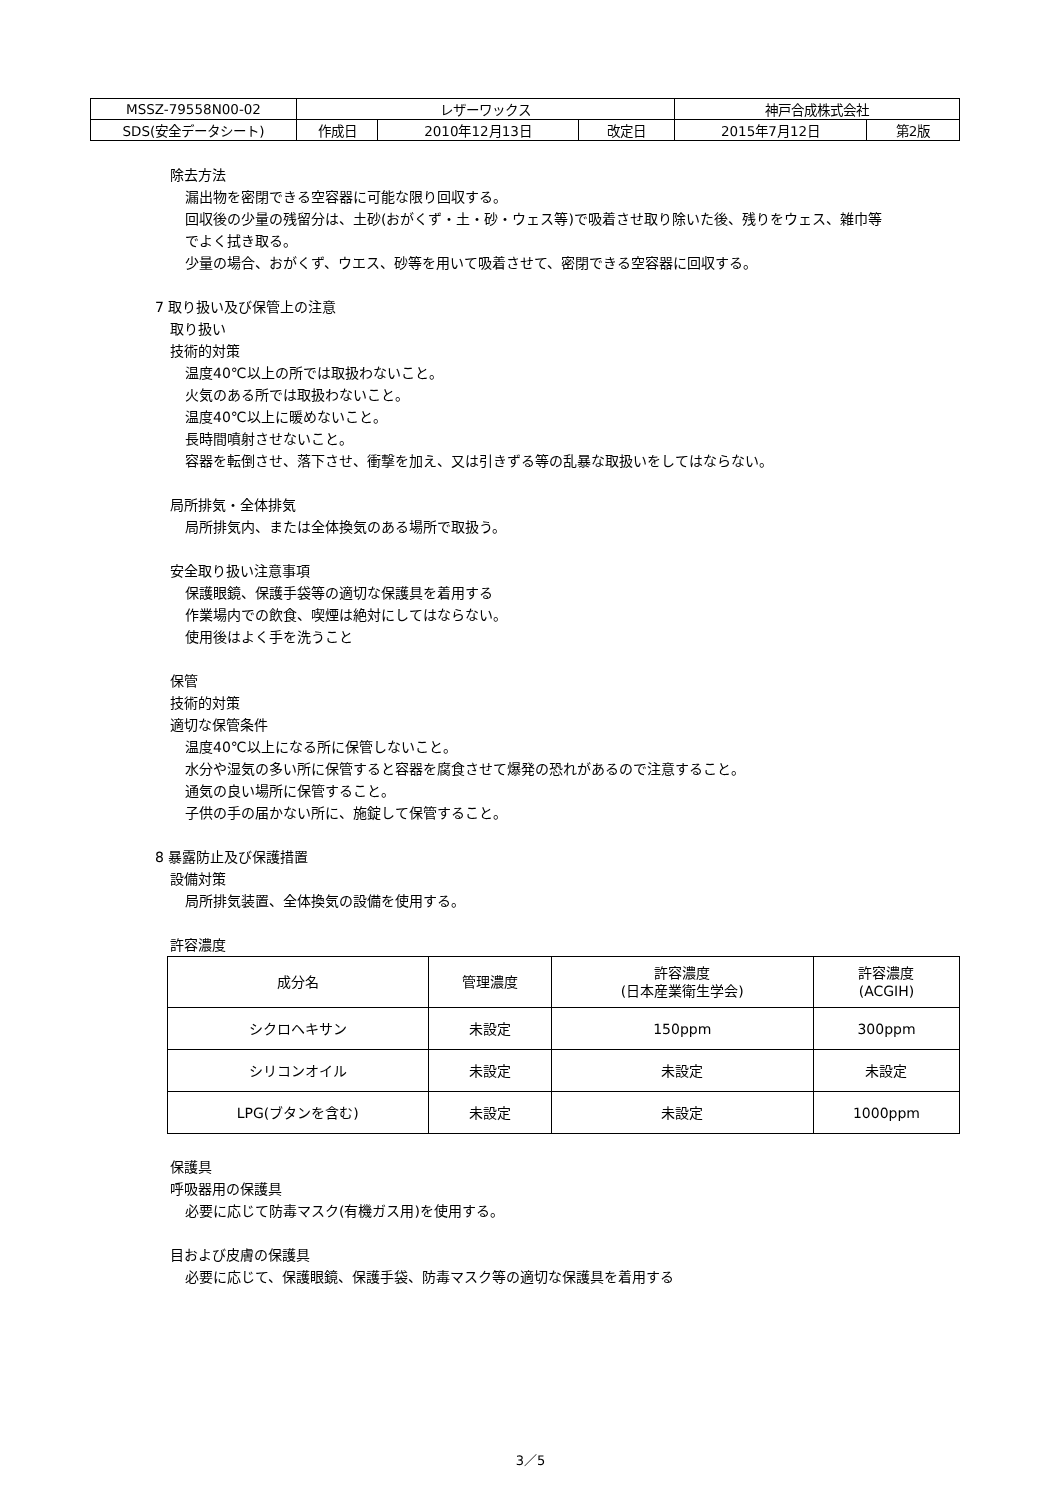| MSSZ-79558N00-02 | レザーワックス | | | 神戸合成株式会社 | |
| SDS(安全データシート) | 作成日 | 2010年12月13日 | 改定日 | 2015年7月12日 | 第2版 |
除去方法
漏出物を密閉できる空容器に可能な限り回収する。
回収後の少量の残留分は、土砂(おがくず・土・砂・ウェス等)で吸着させ取り除いた後、残りをウェス、雑巾等
でよく拭き取る。
少量の場合、おがくず、ウエス、砂等を用いて吸着させて、密閉できる空容器に回収する。
7 取り扱い及び保管上の注意
取り扱い
技術的対策
温度40℃以上の所では取扱わないこと。
火気のある所では取扱わないこと。
温度40℃以上に暖めないこと。
長時間噴射させないこと。
容器を転倒させ、落下させ、衝撃を加え、又は引きずる等の乱暴な取扱いをしてはならない。
局所排気・全体排気
局所排気内、または全体換気のある場所で取扱う。
安全取り扱い注意事項
保護眼鏡、保護手袋等の適切な保護具を着用する
作業場内での飲食、喫煙は絶対にしてはならない。
使用後はよく手を洗うこと
保管
技術的対策
適切な保管条件
温度40℃以上になる所に保管しないこと。
水分や湿気の多い所に保管すると容器を腐食させて爆発の恐れがあるので注意すること。
通気の良い場所に保管すること。
子供の手の届かない所に、施錠して保管すること。
8 暴露防止及び保護措置
設備対策
局所排気装置、全体換気の設備を使用する。
許容濃度
| 成分名 | 管理濃度 | 許容濃度 (日本産業衛生学会) | 許容濃度 (ACGIH) |
| --- | --- | --- | --- |
| シクロヘキサン | 未設定 | 150ppm | 300ppm |
| シリコンオイル | 未設定 | 未設定 | 未設定 |
| LPG(ブタンを含む) | 未設定 | 未設定 | 1000ppm |
保護具
呼吸器用の保護具
必要に応じて防毒マスク(有機ガス用)を使用する。
目および皮膚の保護具
必要に応じて、保護眼鏡、保護手袋、防毒マスク等の適切な保護具を着用する
3／5